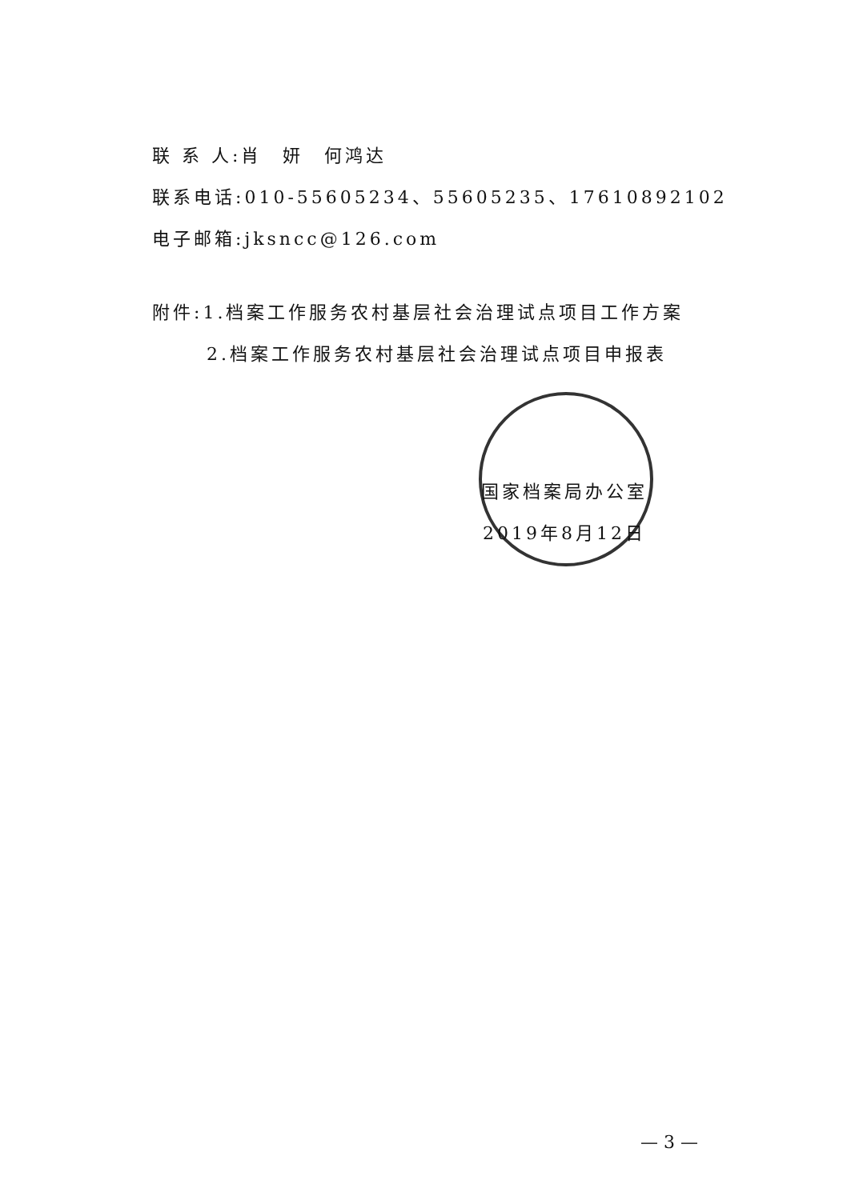联 系 人:肖　妍　何鸿达
联系电话:010-55605234、55605235、17610892102
电子邮箱:jksncc@126.com
附件:1.档案工作服务农村基层社会治理试点项目工作方案
2.档案工作服务农村基层社会治理试点项目申报表
国家档案局办公室
2019年8月12日
— 3 —